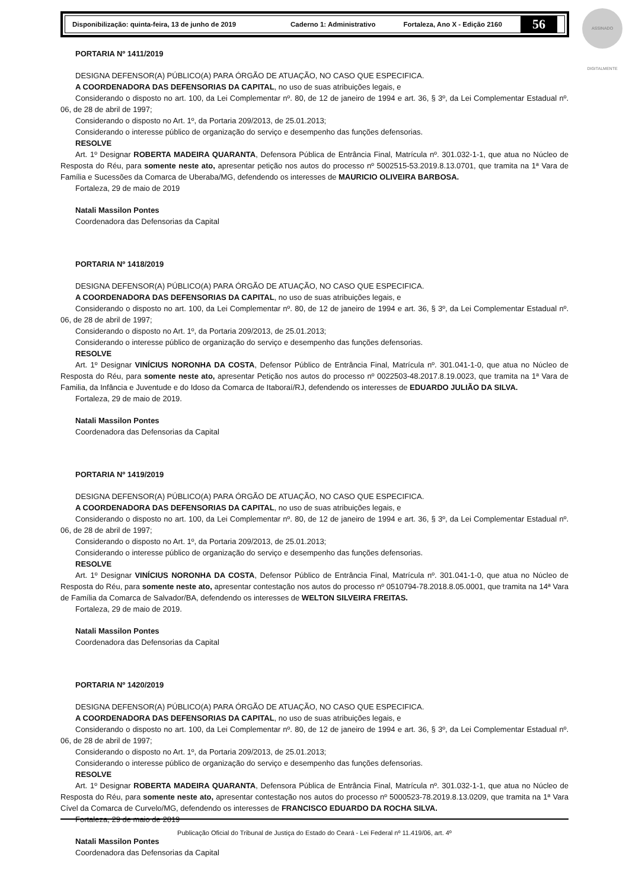Disponibilização: quinta-feira, 13 de junho de 2019 Caderno 1: Administrativo Fortaleza, Ano X - Edição 2160
56
ASSINADO DIGITALMENTE
PORTARIA Nº 1411/2019
DESIGNA DEFENSOR(A) PÚBLICO(A) PARA ÓRGÃO DE ATUAÇÃO, NO CASO QUE ESPECIFICA.
A COORDENADORA DAS DEFENSORIAS DA CAPITAL, no uso de suas atribuições legais, e
Considerando o disposto no art. 100, da Lei Complementar nº. 80, de 12 de janeiro de 1994 e art. 36, § 3º, da Lei Complementar Estadual nº. 06, de 28 de abril de 1997;
Considerando o disposto no Art. 1º, da Portaria 209/2013, de 25.01.2013;
Considerando o interesse público de organização do serviço e desempenho das funções defensorias.
RESOLVE
Art. 1º Designar ROBERTA MADEIRA QUARANTA, Defensora Pública de Entrância Final, Matrícula nº. 301.032-1-1, que atua no Núcleo de Resposta do Réu, para somente neste ato, apresentar petição nos autos do processo nº 5002515-53.2019.8.13.0701, que tramita na 1ª Vara de Família e Sucessões da Comarca de Uberaba/MG, defendendo os interesses de MAURICIO OLIVEIRA BARBOSA.
Fortaleza, 29 de maio de 2019
Natali Massilon Pontes
Coordenadora das Defensorias da Capital
PORTARIA Nº 1418/2019
DESIGNA DEFENSOR(A) PÚBLICO(A) PARA ÓRGÃO DE ATUAÇÃO, NO CASO QUE ESPECIFICA.
A COORDENADORA DAS DEFENSORIAS DA CAPITAL, no uso de suas atribuições legais, e
Considerando o disposto no art. 100, da Lei Complementar nº. 80, de 12 de janeiro de 1994 e art. 36, § 3º, da Lei Complementar Estadual nº. 06, de 28 de abril de 1997;
Considerando o disposto no Art. 1º, da Portaria 209/2013, de 25.01.2013;
Considerando o interesse público de organização do serviço e desempenho das funções defensorias.
RESOLVE
Art. 1º Designar VINÍCIUS NORONHA DA COSTA, Defensor Público de Entrância Final, Matrícula nº. 301.041-1-0, que atua no Núcleo de Resposta do Réu, para somente neste ato, apresentar Petição nos autos do processo nº 0022503-48.2017.8.19.0023, que tramita na 1ª Vara de Familia, da Infância e Juventude e do Idoso da Comarca de Itaboraí/RJ, defendendo os interesses de EDUARDO JULIÃO DA SILVA.
Fortaleza, 29 de maio de 2019.
Natali Massilon Pontes
Coordenadora das Defensorias da Capital
PORTARIA Nº 1419/2019
DESIGNA DEFENSOR(A) PÚBLICO(A) PARA ÓRGÃO DE ATUAÇÃO, NO CASO QUE ESPECIFICA.
A COORDENADORA DAS DEFENSORIAS DA CAPITAL, no uso de suas atribuições legais, e
Considerando o disposto no art. 100, da Lei Complementar nº. 80, de 12 de janeiro de 1994 e art. 36, § 3º, da Lei Complementar Estadual nº. 06, de 28 de abril de 1997;
Considerando o disposto no Art. 1º, da Portaria 209/2013, de 25.01.2013;
Considerando o interesse público de organização do serviço e desempenho das funções defensorias.
RESOLVE
Art. 1º Designar VINÍCIUS NORONHA DA COSTA, Defensor Público de Entrância Final, Matrícula nº. 301.041-1-0, que atua no Núcleo de Resposta do Réu, para somente neste ato, apresentar contestação nos autos do processo nº 0510794-78.2018.8.05.0001, que tramita na 14ª Vara de Família da Comarca de Salvador/BA, defendendo os interesses de WELTON SILVEIRA FREITAS.
Fortaleza, 29 de maio de 2019.
Natali Massilon Pontes
Coordenadora das Defensorias da Capital
PORTARIA Nº 1420/2019
DESIGNA DEFENSOR(A) PÚBLICO(A) PARA ÓRGÃO DE ATUAÇÃO, NO CASO QUE ESPECIFICA.
A COORDENADORA DAS DEFENSORIAS DA CAPITAL, no uso de suas atribuições legais, e
Considerando o disposto no art. 100, da Lei Complementar nº. 80, de 12 de janeiro de 1994 e art. 36, § 3º, da Lei Complementar Estadual nº. 06, de 28 de abril de 1997;
Considerando o disposto no Art. 1º, da Portaria 209/2013, de 25.01.2013;
Considerando o interesse público de organização do serviço e desempenho das funções defensorias.
RESOLVE
Art. 1º Designar ROBERTA MADEIRA QUARANTA, Defensora Pública de Entrância Final, Matrícula nº. 301.032-1-1, que atua no Núcleo de Resposta do Réu, para somente neste ato, apresentar contestação nos autos do processo nº 5000523-78.2019.8.13.0209, que tramita na 1ª Vara Cível da Comarca de Curvelo/MG, defendendo os interesses de FRANCISCO EDUARDO DA ROCHA SILVA.
Fortaleza, 29 de maio de 2019
Natali Massilon Pontes
Coordenadora das Defensorias da Capital
Publicação Oficial do Tribunal de Justiça do Estado do Ceará - Lei Federal nº 11.419/06, art. 4º